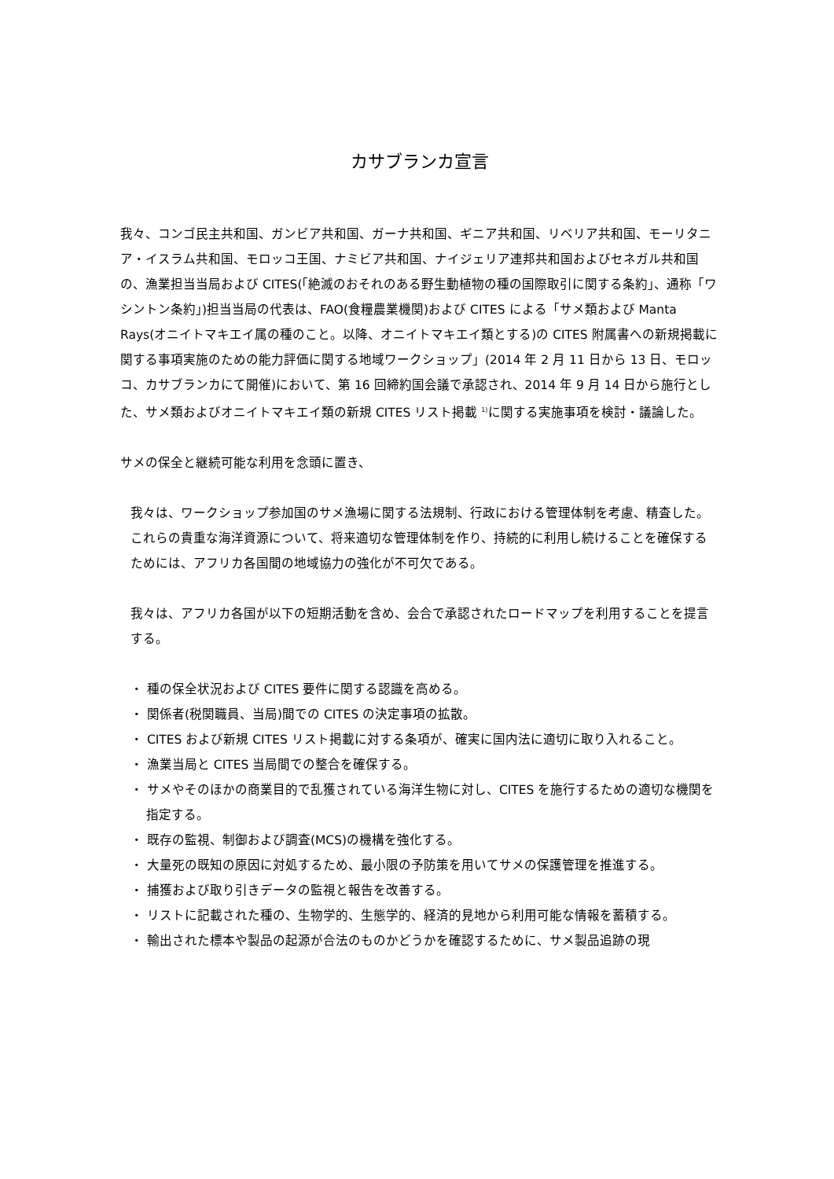カサブランカ宣言
我々、コンゴ民主共和国、ガンビア共和国、ガーナ共和国、ギニア共和国、リベリア共和国、モーリタニア・イスラム共和国、モロッコ王国、ナミビア共和国、ナイジェリア連邦共和国およびセネガル共和国の、漁業担当当局および CITES(「絶滅のおそれのある野生動植物の種の国際取引に関する条約」、通称「ワシントン条約」)担当当局の代表は、FAO(食糧農業機関)および CITES による「サメ類および Manta Rays(オニイトマキエイ属の種のこと。以降、オニイトマキエイ類とする)の CITES 附属書への新規掲載に関する事項実施のための能力評価に関する地域ワークショップ」(2014 年 2 月 11 日から 13 日、モロッコ、カサブランカにて開催)において、第 16 回締約国会議で承認され、2014 年 9 月 14 日から施行とした、サメ類およびオニイトマキエイ類の新規 CITES リスト掲載 <sup>1)</sup>に関する実施事項を検討・議論した。
サメの保全と継続可能な利用を念頭に置き、
我々は、ワークショップ参加国のサメ漁場に関する法規制、行政における管理体制を考慮、精査した。これらの貴重な海洋資源について、将来適切な管理体制を作り、持続的に利用し続けることを確保するためには、アフリカ各国間の地域協力の強化が不可欠である。
我々は、アフリカ各国が以下の短期活動を含め、会合で承認されたロードマップを利用することを提言する。
・ 種の保全状況および CITES 要件に関する認識を高める。
・ 関係者(税関職員、当局)間での CITES の決定事項の拡散。
・ CITES および新規 CITES リスト掲載に対する条項が、確実に国内法に適切に取り入れること。
・ 漁業当局と CITES 当局間での整合を確保する。
・ サメやそのほかの商業目的で乱獲されている海洋生物に対し、CITES を施行するための適切な機関を指定する。
・ 既存の監視、制御および調査(MCS)の機構を強化する。
・ 大量死の既知の原因に対処するため、最小限の予防策を用いてサメの保護管理を推進する。
・ 捕獲および取り引きデータの監視と報告を改善する。
・ リストに記載された種の、生物学的、生態学的、経済的見地から利用可能な情報を蓄積する。
・ 輸出された標本や製品の起源が合法のものかどうかを確認するために、サメ製品追跡の現